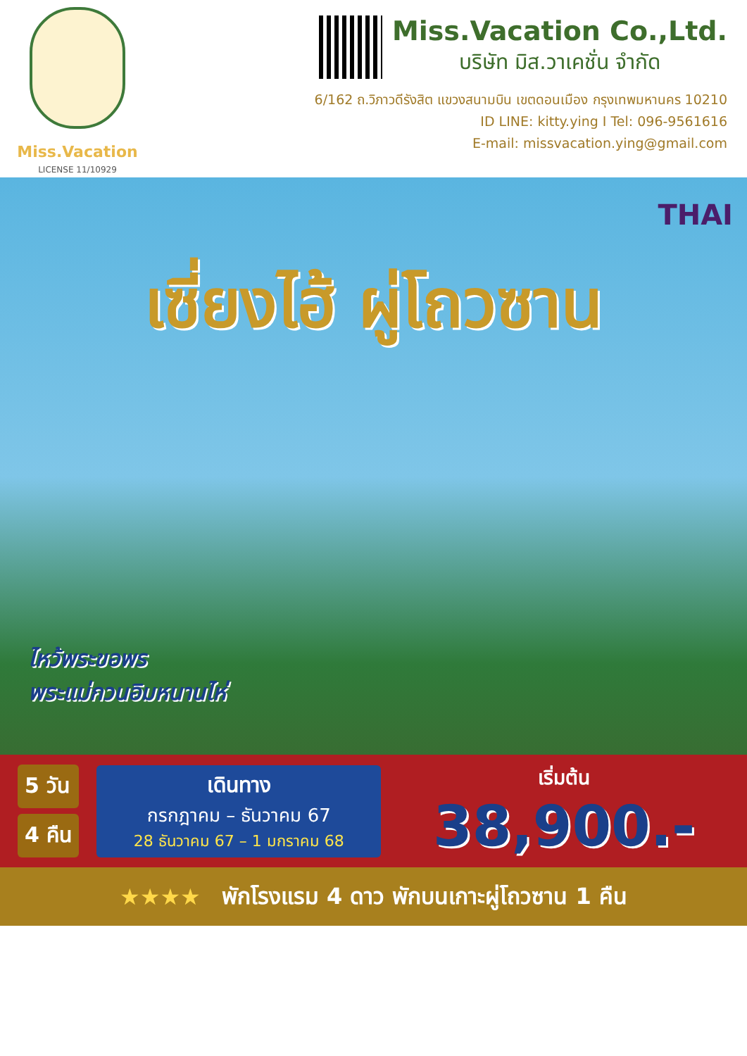Miss.Vacation
LICENSE 11/10929
Miss.Vacation Co.,Ltd.
บริษัท มิส.วาเคชั่น จำกัด
6/162 ถ.วิภาวดีรังสิต แขวงสนามบิน เขตดอนเมือง กรุงเทพมหานคร 10210
ID LINE: kitty.ying I Tel: 096-9561616
E-mail: missvacation.ying@gmail.com
THAI
เซี่ยงไฮ้ ผู่โถวซาน
ไหว้พระขอพร
พระแม่กวนอิมหนานไห่
5 วัน
4 คืน
เดินทาง
กรกฎาคม – ธันวาคม 67
28 ธันวาคม 67 – 1 มกราคม 68
เริ่มต้น
38,900.-
★★★★ พักโรงแรม 4 ดาว พักบนเกาะผู่โถวซาน 1 คืน